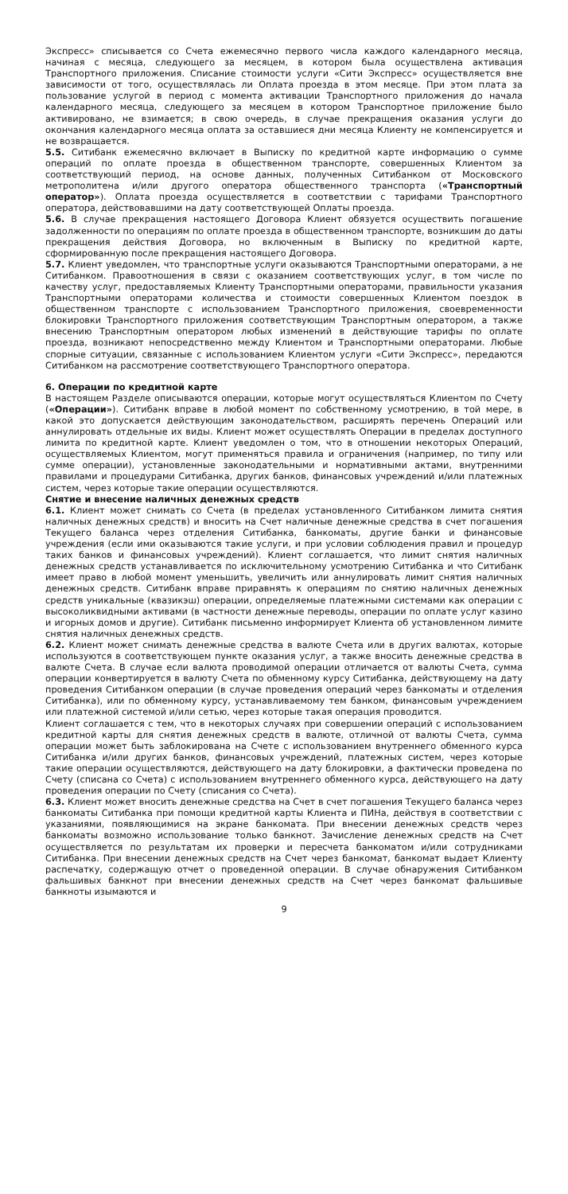Экспресс» списывается со Счета ежемесячно первого числа каждого календарного месяца, начиная с месяца, следующего за месяцем, в котором была осуществлена активация Транспортного приложения. Списание стоимости услуги «Сити Экспресс» осуществляется вне зависимости от того, осуществлялась ли Оплата проезда в этом месяце. При этом плата за пользование услугой в период с момента активации Транспортного приложения до начала календарного месяца, следующего за месяцем в котором Транспортное приложение было активировано, не взимается; в свою очередь, в случае прекращения оказания услуги до окончания календарного месяца оплата за оставшиеся дни месяца Клиенту не компенсируется и не возвращается.
5.5. Ситибанк ежемесячно включает в Выписку по кредитной карте информацию о сумме операций по оплате проезда в общественном транспорте, совершенных Клиентом за соответствующий период, на основе данных, полученных Ситибанком от Московского метрополитена и/или другого оператора общественного транспорта («Транспортный оператор»). Оплата проезда осуществляется в соответствии с тарифами Транспортного оператора, действовавшими на дату соответствующей Оплаты проезда.
5.6. В случае прекращения настоящего Договора Клиент обязуется осуществить погашение задолженности по операциям по оплате проезда в общественном транспорте, возникшим до даты прекращения действия Договора, но включенным в Выписку по кредитной карте, сформированную после прекращения настоящего Договора.
5.7. Клиент уведомлен, что транспортные услуги оказываются Транспортными операторами, а не Ситибанком. Правоотношения в связи с оказанием соответствующих услуг, в том числе по качеству услуг, предоставляемых Клиенту Транспортными операторами, правильности указания Транспортными операторами количества и стоимости совершенных Клиентом поездок в общественном транспорте с использованием Транспортного приложения, своевременности блокировки Транспортного приложения соответствующим Транспортным оператором, а также внесению Транспортным оператором любых изменений в действующие тарифы по оплате проезда, возникают непосредственно между Клиентом и Транспортными операторами. Любые спорные ситуации, связанные с использованием Клиентом услуги «Сити Экспресс», передаются Ситибанком на рассмотрение соответствующего Транспортного оператора.
6. Операции по кредитной карте
В настоящем Разделе описываются операции, которые могут осуществляться Клиентом по Счету («Операции»). Ситибанк вправе в любой момент по собственному усмотрению, в той мере, в какой это допускается действующим законодательством, расширять перечень Операций или аннулировать отдельные их виды. Клиент может осуществлять Операции в пределах доступного лимита по кредитной карте. Клиент уведомлен о том, что в отношении некоторых Операций, осуществляемых Клиентом, могут применяться правила и ограничения (например, по типу или сумме операции), установленные законодательными и нормативными актами, внутренними правилами и процедурами Ситибанка, других банков, финансовых учреждений и/или платежных систем, через которые такие операции осуществляются.
Снятие и внесение наличных денежных средств
6.1. Клиент может снимать со Счета (в пределах установленного Ситибанком лимита снятия наличных денежных средств) и вносить на Счет наличные денежные средства в счет погашения Текущего баланса через отделения Ситибанка, банкоматы, другие банки и финансовые учреждения (если ими оказываются такие услуги, и при условии соблюдения правил и процедур таких банков и финансовых учреждений). Клиент соглашается, что лимит снятия наличных денежных средств устанавливается по исключительному усмотрению Ситибанка и что Ситибанк имеет право в любой момент уменьшить, увеличить или аннулировать лимит снятия наличных денежных средств. Ситибанк вправе приравнять к операциям по снятию наличных денежных средств уникальные (квазикэш) операции, определяемые платежными системами как операции с высоколиквидными активами (в частности денежные переводы, операции по оплате услуг казино и игорных домов и другие). Ситибанк письменно информирует Клиента об установленном лимите снятия наличных денежных средств.
6.2. Клиент может снимать денежные средства в валюте Счета или в других валютах, которые используются в соответствующем пункте оказания услуг, а также вносить денежные средства в валюте Счета. В случае если валюта проводимой операции отличается от валюты Счета, сумма операции конвертируется в валюту Счета по обменному курсу Ситибанка, действующему на дату проведения Ситибанком операции (в случае проведения операций через банкоматы и отделения Ситибанка), или по обменному курсу, устанавливаемому тем банком, финансовым учреждением или платежной системой и/или сетью, через которые такая операция проводится.
Клиент соглашается с тем, что в некоторых случаях при совершении операций с использованием кредитной карты для снятия денежных средств в валюте, отличной от валюты Счета, сумма операции может быть заблокирована на Счете с использованием внутреннего обменного курса Ситибанка и/или других банков, финансовых учреждений, платежных систем, через которые такие операции осуществляются, действующего на дату блокировки, а фактически проведена по Счету (списана со Счета) с использованием внутреннего обменного курса, действующего на дату проведения операции по Счету (списания со Счета).
6.3. Клиент может вносить денежные средства на Счет в счет погашения Текущего баланса через банкоматы Ситибанка при помощи кредитной карты Клиента и ПИНа, действуя в соответствии с указаниями, появляющимися на экране банкомата. При внесении денежных средств через банкоматы возможно использование только банкнот. Зачисление денежных средств на Счет осуществляется по результатам их проверки и пересчета банкоматом и/или сотрудниками Ситибанка. При внесении денежных средств на Счет через банкомат, банкомат выдает Клиенту распечатку, содержащую отчет о проведенной операции. В случае обнаружения Ситибанком фальшивых банкнот при внесении денежных средств на Счет через банкомат фальшивые банкноты изымаются и
9